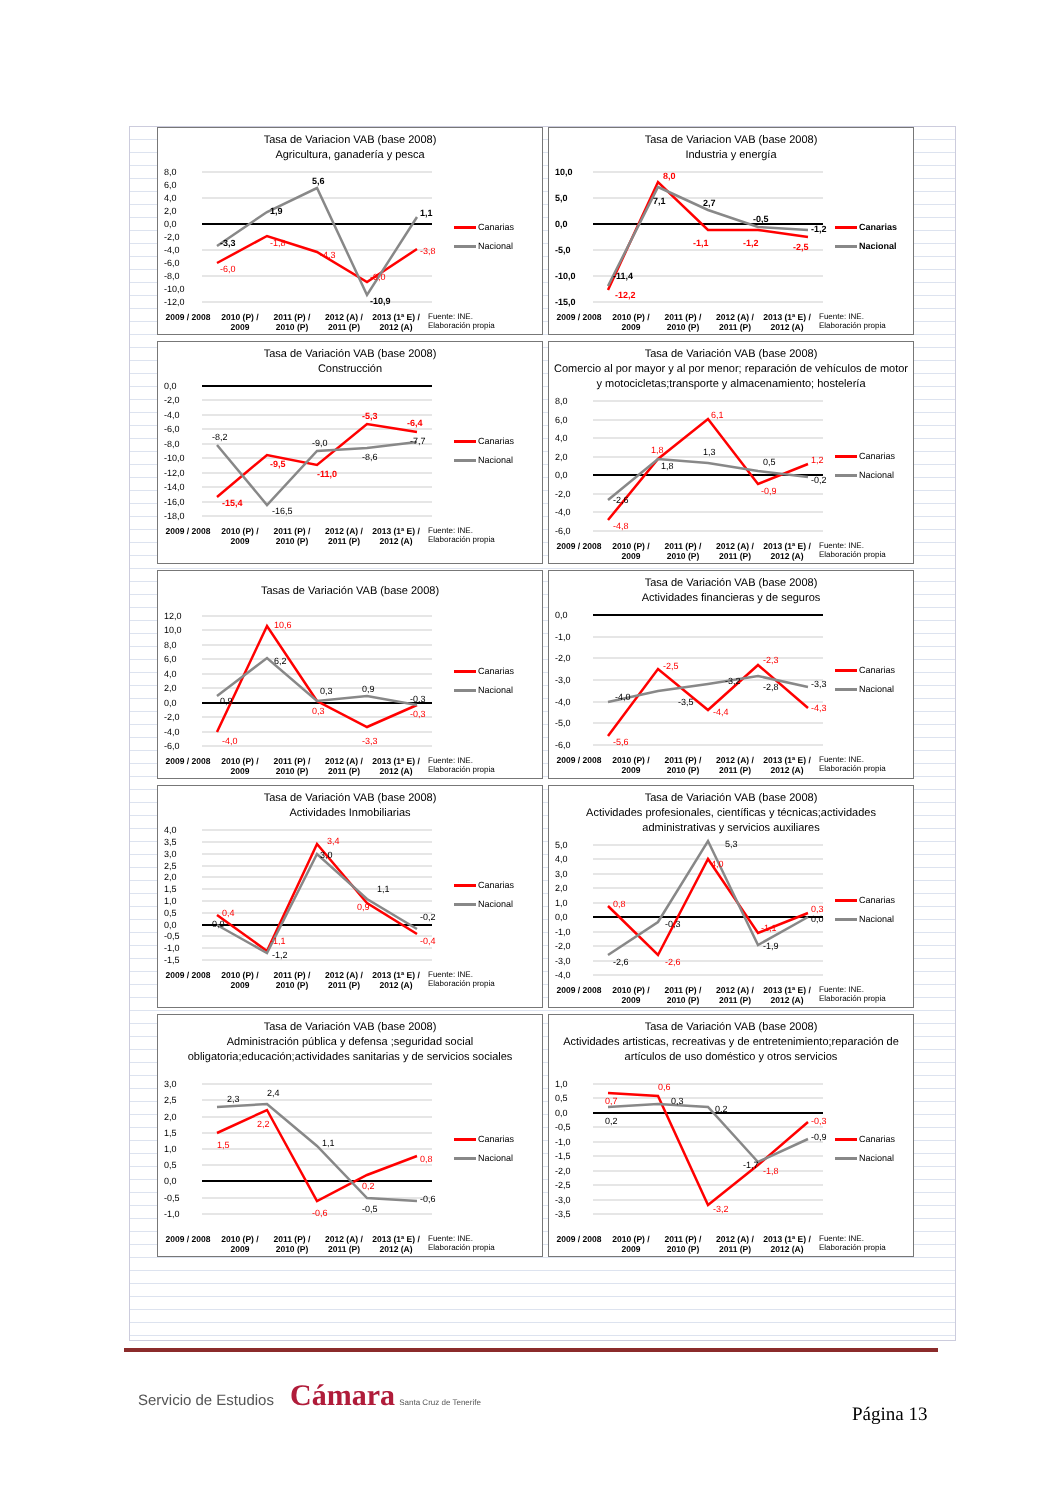Tasa de Variacion VAB (base 2008)
Agricultura, ganadería y pesca
8,0
6,0
4,0
2,0
0,0
-2,0
-4,0
-6,0
-8,0
-10,0
-12,0
-6,0
-1,8
-4,3
-9,0
-3,8
-3,3
1,9
5,6
-10,9
1,1
Canarias
Nacional
2009 / 2008
2010 (P) / 2009
2011 (P) / 2010 (P)
2012 (A) / 2011 (P)
2013 (1ª E) / 2012 (A)
Fuente: INE. Elaboración propia
Tasa de Variacion VAB (base 2008)
Industria y energía
10,0
5,0
0,0
-5,0
-10,0
-15,0
-12,2
8,0
-1,1
-1,2
-2,5
-11,4
7,1
2,7
-0,5
-1,2
Canarias
Nacional
2009 / 2008
2010 (P) / 2009
2011 (P) / 2010 (P)
2012 (A) / 2011 (P)
2013 (1ª E) / 2012 (A)
Fuente: INE. Elaboración propia
Tasa de Variación VAB (base 2008)
Construcción
0,0
-2,0
-4,0
-6,0
-8,0
-10,0
-12,0
-14,0
-16,0
-18,0
-15,4
-9,5
-11,0
-5,3
-6,4
-8,2
-16,5
-9,0
-8,6
-7,7
Canarias
Nacional
2009 / 2008
2010 (P) / 2009
2011 (P) / 2010 (P)
2012 (A) / 2011 (P)
2013 (1ª E) / 2012 (A)
Fuente: INE. Elaboración propia
Tasa de Variación VAB (base 2008)
Comercio al por mayor y al por menor; reparación de vehículos de motor y motocicletas;transporte y almacenamiento; hostelería
8,0
6,0
4,0
2,0
0,0
-2,0
-4,0
-6,0
-4,8
1,8
6,1
-0,9
1,2
-2,6
1,8
1,3
0,5
-0,2
Canarias
Nacional
2009 / 2008
2010 (P) / 2009
2011 (P) / 2010 (P)
2012 (A) / 2011 (P)
2013 (1ª E) / 2012 (A)
Fuente: INE. Elaboración propia
Tasas de Variación VAB (base 2008)
12,0
10,0
8,0
6,0
4,0
2,0
0,0
-2,0
-4,0
-6,0
-4,0
10,6
0,3
-3,3
-0,3
0,9
6,2
0,3
0,9
-0,3
Canarias
Nacional
2009 / 2008
2010 (P) / 2009
2011 (P) / 2010 (P)
2012 (A) / 2011 (P)
2013 (1ª E) / 2012 (A)
Fuente: INE. Elaboración propia
Tasa de Variación VAB (base 2008)
Actividades financieras y de seguros
0,0
-1,0
-2,0
-3,0
-4,0
-5,0
-6,0
-5,6
-2,5
-4,4
-2,3
-4,3
-4,0
-3,5
-3,2
-2,8
-3,3
Canarias
Nacional
2009 / 2008
2010 (P) / 2009
2011 (P) / 2010 (P)
2012 (A) / 2011 (P)
2013 (1ª E) / 2012 (A)
Fuente: INE. Elaboración propia
Tasa de Variación VAB (base 2008)
Actividades Inmobiliarias
4,0
3,5
3,0
2,5
2,0
1,5
1,0
0,5
0,0
-0,5
-1,0
-1,5
0,4
-1,1
3,4
0,9
-0,4
0,0
-1,2
3,0
1,1
-0,2
Canarias
Nacional
2009 / 2008
2010 (P) / 2009
2011 (P) / 2010 (P)
2012 (A) / 2011 (P)
2013 (1ª E) / 2012 (A)
Fuente: INE. Elaboración propia
Tasa de Variación VAB (base 2008)
Actividades profesionales, científicas y técnicas;actividades administrativas y servicios auxiliares
5,0
4,0
3,0
2,0
1,0
0,0
-1,0
-2,0
-3,0
-4,0
0,8
-2,6
4,0
-1,1
0,3
-2,6
-0,3
5,3
-1,9
0,0
Canarias
Nacional
2009 / 2008
2010 (P) / 2009
2011 (P) / 2010 (P)
2012 (A) / 2011 (P)
2013 (1ª E) / 2012 (A)
Fuente: INE. Elaboración propia
Tasa de Variación VAB (base 2008)
Administración pública y defensa ;seguridad social obligatoria;educación;actividades sanitarias y de servicios sociales
3,0
2,5
2,0
1,5
1,0
0,5
0,0
-0,5
-1,0
1,5
2,2
-0,6
0,2
0,8
2,3
2,4
1,1
-0,5
-0,6
Canarias
Nacional
2009 / 2008
2010 (P) / 2009
2011 (P) / 2010 (P)
2012 (A) / 2011 (P)
2013 (1ª E) / 2012 (A)
Fuente: INE. Elaboración propia
Tasa de Variación VAB (base 2008)
Actividades artisticas, recreativas y de entretenimiento;reparación de artículos de uso doméstico y otros servicios
1,0
0,5
0,0
-0,5
-1,0
-1,5
-2,0
-2,5
-3,0
-3,5
0,7
0,6
-3,2
-1,8
-0,3
0,2
0,3
0,2
-1,7
-0,9
Canarias
Nacional
2009 / 2008
2010 (P) / 2009
2011 (P) / 2010 (P)
2012 (A) / 2011 (P)
2013 (1ª E) / 2012 (A)
Fuente: INE. Elaboración propia
Servicio de Estudios Cámara Santa Cruz de Tenerife
Página 13